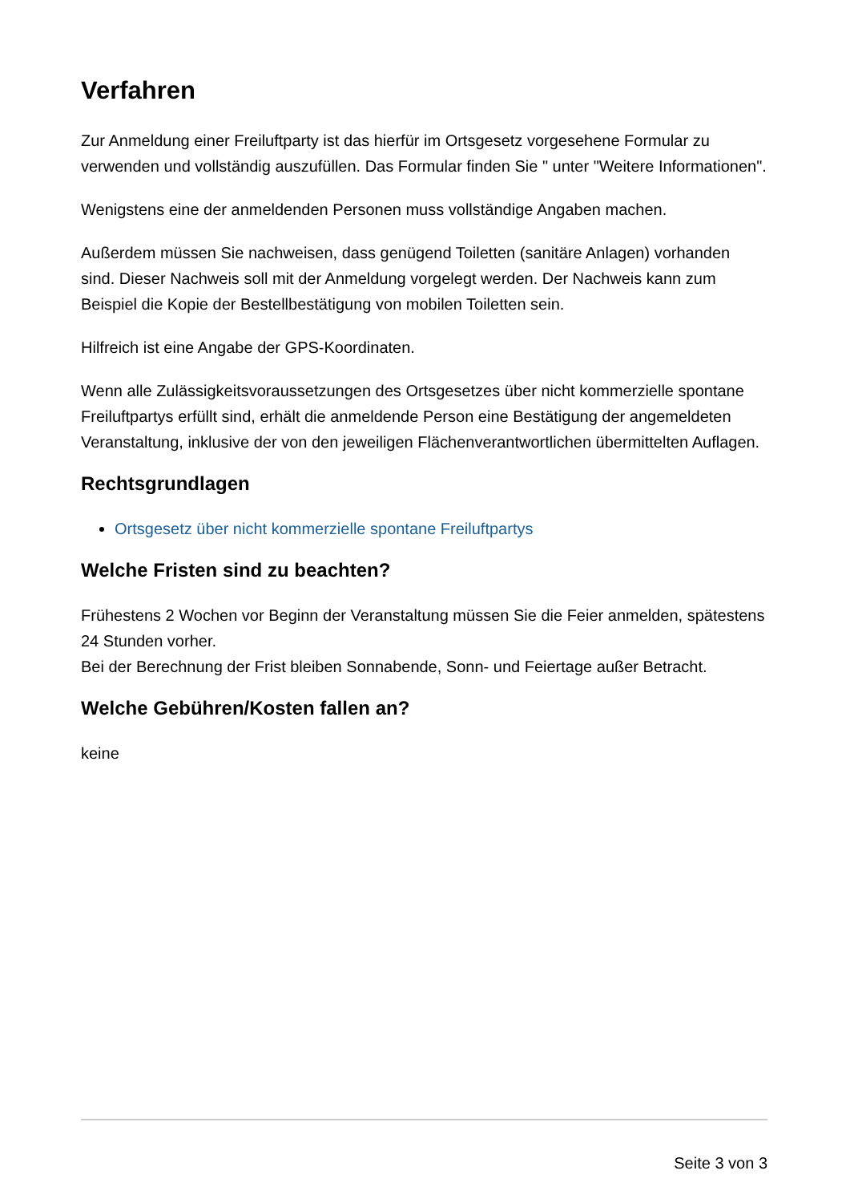Verfahren
Zur Anmeldung einer Freiluftparty ist das hierfür im Ortsgesetz vorgesehene Formular zu verwenden und vollständig auszufüllen. Das Formular finden Sie " unter "Weitere Informationen".
Wenigstens eine der anmeldenden Personen muss vollständige Angaben machen.
Außerdem müssen Sie nachweisen, dass genügend Toiletten (sanitäre Anlagen) vorhanden sind. Dieser Nachweis soll mit der Anmeldung vorgelegt werden. Der Nachweis kann zum Beispiel die Kopie der Bestellbestätigung von mobilen Toiletten sein.
Hilfreich ist eine Angabe der GPS-Koordinaten.
Wenn alle Zulässigkeitsvoraussetzungen des Ortsgesetzes über nicht kommerzielle spontane Freiluftpartys erfüllt sind, erhält die anmeldende Person eine Bestätigung der angemeldeten Veranstaltung, inklusive der von den jeweiligen Flächenverantwortlichen übermittelten Auflagen.
Rechtsgrundlagen
Ortsgesetz über nicht kommerzielle spontane Freiluftpartys
Welche Fristen sind zu beachten?
Frühestens 2 Wochen vor Beginn der Veranstaltung müssen Sie die Feier anmelden, spätestens 24 Stunden vorher.
Bei der Berechnung der Frist bleiben Sonnabende, Sonn- und Feiertage außer Betracht.
Welche Gebühren/Kosten fallen an?
keine
Seite 3 von 3